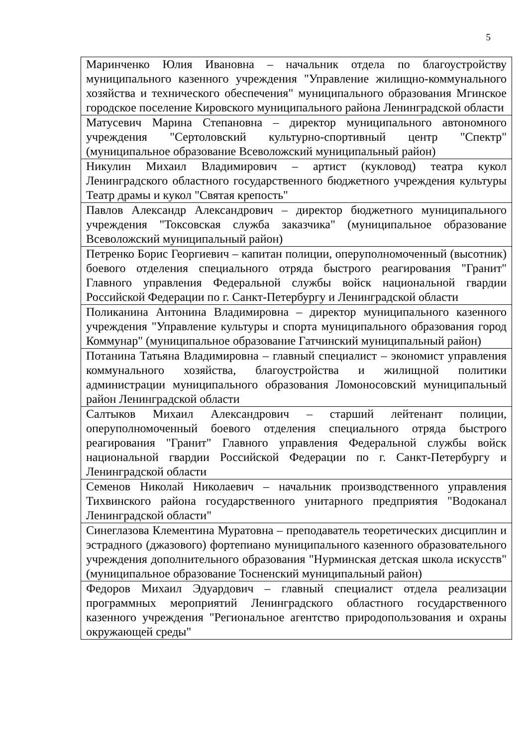5
| Маринченко Юлия Ивановна – начальник отдела по благоустройству муниципального казенного учреждения "Управление жилищно-коммунального хозяйства и технического обеспечения" муниципального образования Мгинское городское поселение Кировского муниципального района Ленинградской области |
| Матусевич Марина Степановна – директор муниципального автономного учреждения "Сертоловский культурно-спортивный центр "Спектр" (муниципальное образование Всеволожский муниципальный район) |
| Никулин Михаил Владимирович – артист (кукловод) театра кукол Ленинградского областного государственного бюджетного учреждения культуры Театр драмы и кукол "Святая крепость" |
| Павлов Александр Александрович – директор бюджетного муниципального учреждения "Токсовская служба заказчика" (муниципальное образование Всеволожский муниципальный район) |
| Петренко Борис Георгиевич – капитан полиции, оперуполномоченный (высотник) боевого отделения специального отряда быстрого реагирования "Гранит" Главного управления Федеральной службы войск национальной гвардии Российской Федерации по г. Санкт-Петербургу и Ленинградской области |
| Поликанина Антонина Владимировна – директор муниципального казенного учреждения "Управление культуры и спорта муниципального образования город Коммунар" (муниципальное образование Гатчинский муниципальный район) |
| Потанина Татьяна Владимировна – главный специалист – экономист управления коммунального хозяйства, благоустройства и жилищной политики администрации муниципального образования Ломоносовский муниципальный район Ленинградской области |
| Салтыков Михаил Александрович – старший лейтенант полиции, оперуполномоченный боевого отделения специального отряда быстрого реагирования "Гранит" Главного управления Федеральной службы войск национальной гвардии Российской Федерации по г. Санкт-Петербургу и Ленинградской области |
| Семенов Николай Николаевич – начальник производственного управления Тихвинского района государственного унитарного предприятия "Водоканал Ленинградской области" |
| Синеглазова Клементина Муратовна – преподаватель теоретических дисциплин и эстрадного (джазового) фортепиано муниципального казенного образовательного учреждения дополнительного образования "Нурминская детская школа искусств" (муниципальное образование Тосненский муниципальный район) |
| Федоров Михаил Эдуардович – главный специалист отдела реализации программных мероприятий Ленинградского областного государственного казенного учреждения "Региональное агентство природопользования и охраны окружающей среды" |